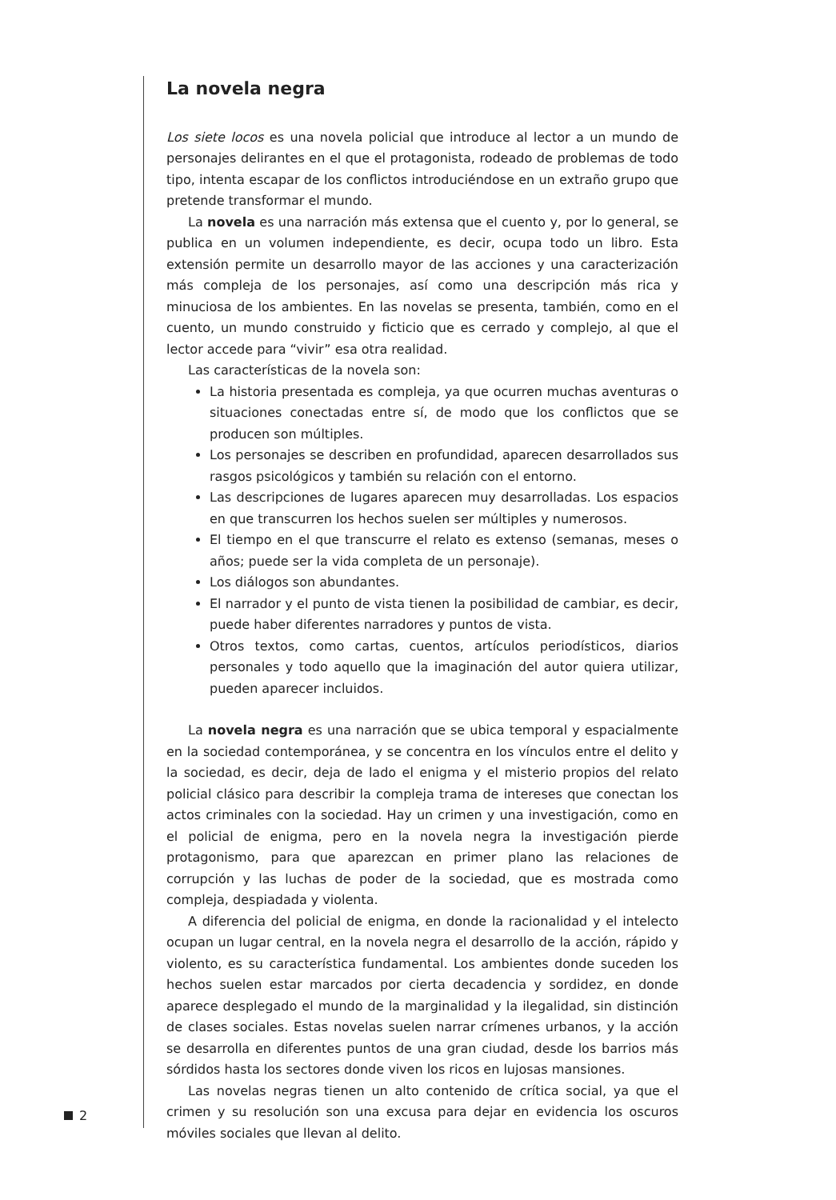La novela negra
Los siete locos es una novela policial que introduce al lector a un mundo de personajes delirantes en el que el protagonista, rodeado de problemas de todo tipo, intenta escapar de los conflictos introduciéndose en un extraño grupo que pretende transformar el mundo.
La novela es una narración más extensa que el cuento y, por lo general, se publica en un volumen independiente, es decir, ocupa todo un libro. Esta extensión permite un desarrollo mayor de las acciones y una caracterización más compleja de los personajes, así como una descripción más rica y minuciosa de los ambientes. En las novelas se presenta, también, como en el cuento, un mundo construido y ficticio que es cerrado y complejo, al que el lector accede para “vivir” esa otra realidad.
Las características de la novela son:
La historia presentada es compleja, ya que ocurren muchas aventuras o situaciones conectadas entre sí, de modo que los conflictos que se producen son múltiples.
Los personajes se describen en profundidad, aparecen desarrollados sus rasgos psicológicos y también su relación con el entorno.
Las descripciones de lugares aparecen muy desarrolladas. Los espacios en que transcurren los hechos suelen ser múltiples y numerosos.
El tiempo en el que transcurre el relato es extenso (semanas, meses o años; puede ser la vida completa de un personaje).
Los diálogos son abundantes.
El narrador y el punto de vista tienen la posibilidad de cambiar, es decir, puede haber diferentes narradores y puntos de vista.
Otros textos, como cartas, cuentos, artículos periodísticos, diarios personales y todo aquello que la imaginación del autor quiera utilizar, pueden aparecer incluidos.
La novela negra es una narración que se ubica temporal y espacialmente en la sociedad contemporánea, y se concentra en los vínculos entre el delito y la sociedad, es decir, deja de lado el enigma y el misterio propios del relato policial clásico para describir la compleja trama de intereses que conectan los actos criminales con la sociedad. Hay un crimen y una investigación, como en el policial de enigma, pero en la novela negra la investigación pierde protagonismo, para que aparezcan en primer plano las relaciones de corrupción y las luchas de poder de la sociedad, que es mostrada como compleja, despiadada y violenta.
A diferencia del policial de enigma, en donde la racionalidad y el intelecto ocupan un lugar central, en la novela negra el desarrollo de la acción, rápido y violento, es su característica fundamental. Los ambientes donde suceden los hechos suelen estar marcados por cierta decadencia y sordidez, en donde aparece desplegado el mundo de la marginalidad y la ilegalidad, sin distinción de clases sociales. Estas novelas suelen narrar crímenes urbanos, y la acción se desarrolla en diferentes puntos de una gran ciudad, desde los barrios más sórdidos hasta los sectores donde viven los ricos en lujosas mansiones.
Las novelas negras tienen un alto contenido de crítica social, ya que el crimen y su resolución son una excusa para dejar en evidencia los oscuros móviles sociales que llevan al delito.
2